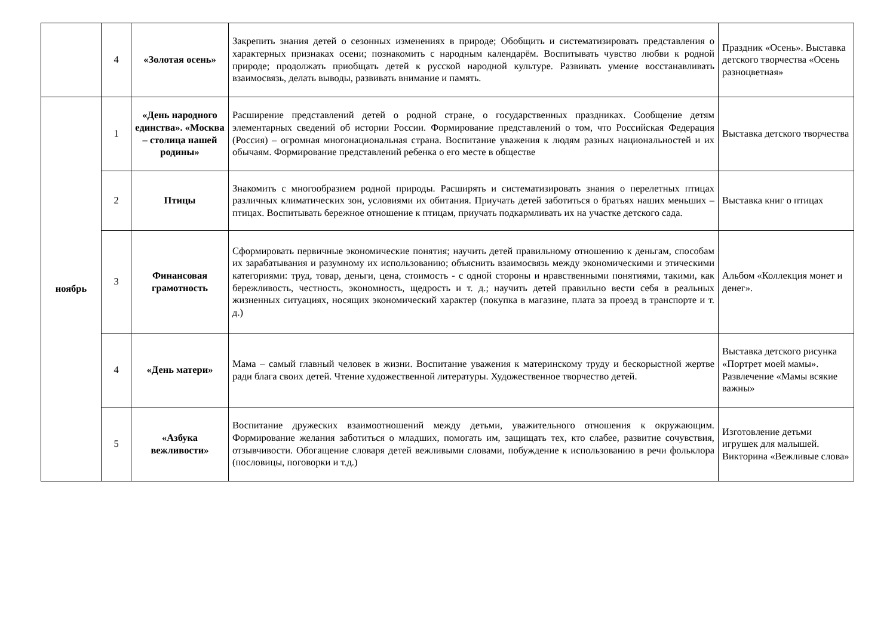| | 4 | «Золотая осень» | Закрепить знания детей о сезонных изменениях в природе; Обобщить и систематизировать представления о характерных признаках осени; познакомить с народным календарём. Воспитывать чувство любви к родной природе; продолжать приобщать детей к русской народной культуре. Развивать умение восстанавливать взаимосвязь, делать выводы, развивать внимание и память. | Праздник «Осень». Выставка детского творчества «Осень разноцветная» |
| ноябрь | 1 | «День народного единства». «Москва – столица нашей родины» | Расширение представлений детей о родной стране, о государственных праздниках. Сообщение детям элементарных сведений об истории России. Формирование представлений о том, что Российская Федерация (Россия) – огромная многонациональная страна. Воспитание уважения к людям разных национальностей и их обычаям. Формирование представлений ребенка о его месте в обществе | Выставка детского творчества |
| | 2 | Птицы | Знакомить с многообразием родной природы. Расширять и систематизировать знания о перелетных птицах различных климатических зон, условиями их обитания. Приучать детей заботиться о братьях наших меньших – птицах. Воспитывать бережное отношение к птицам, приучать подкармливать их на участке детского сада. | Выставка книг о птицах |
| | 3 | Финансовая грамотность | Сформировать первичные экономические понятия; научить детей правильному отношению к деньгам, способам их зарабатывания и разумному их использованию; объяснить взаимосвязь между экономическими и этическими категориями: труд, товар, деньги, цена, стоимость - с одной стороны и нравственными понятиями, такими, как бережливость, честность, экономность, щедрость и т. д.; научить детей правильно вести себя в реальных жизненных ситуациях, носящих экономический характер (покупка в магазине, плата за проезд в транспорте и т. д.) | Альбом «Коллекция монет и денег». |
| | 4 | «День матери» | Мама – самый главный человек в жизни. Воспитание уважения к материнскому труду и бескорыстной жертве ради блага своих детей. Чтение художественной литературы. Художественное творчество детей. | Выставка детского рисунка «Портрет моей мамы». Развлечение «Мамы всякие важны» |
| | 5 | «Азбука вежливости» | Воспитание дружеских взаимоотношений между детьми, уважительного отношения к окружающим. Формирование желания заботиться о младших, помогать им, защищать тех, кто слабее, развитие сочувствия, отзывчивости. Обогащение словаря детей вежливыми словами, побуждение к использованию в речи фольклора (пословицы, поговорки и т.д.) | Изготовление детьми игрушек для малышей. Викторина «Вежливые слова» |